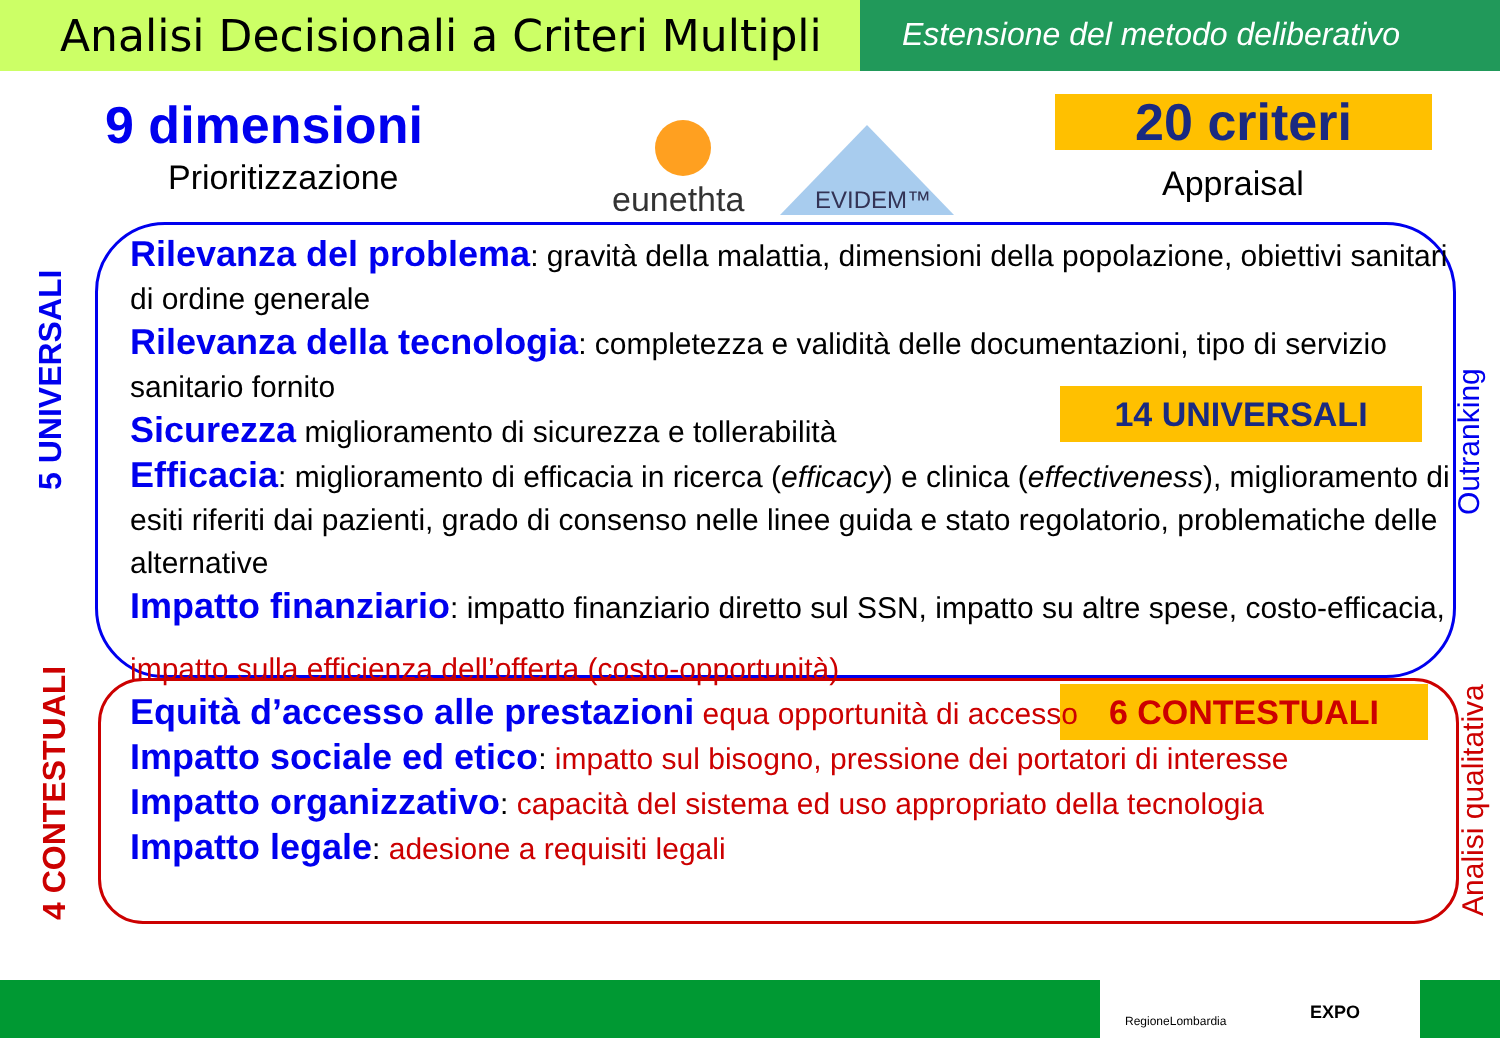Analisi Decisionali a Criteri Multipli
Estensione del metodo deliberativo
9 dimensioni
Prioritizzazione
eunethta EVIDEM™
20 criteri
Appraisal
14 UNIVERSALI
6 CONTESTUALI
Rilevanza del problema: gravità della malattia, dimensioni della popolazione, obiettivi sanitari di ordine generale
Rilevanza della tecnologia: completezza e validità delle documentazioni, tipo di servizio sanitario fornito
Sicurezza miglioramento di sicurezza e tollerabilità
Efficacia: miglioramento di efficacia in ricerca (efficacy) e clinica (effectiveness), miglioramento di esiti riferiti dai pazienti, grado di consenso nelle linee guida e stato regolatorio, problematiche delle alternative
Impatto finanziario: impatto finanziario diretto sul SSN, impatto su altre spese, costo-efficacia,
impatto sulla efficienza dell’offerta (costo-opportunità)
Equità d’accesso alle prestazioni equa opportunità di accesso
Impatto sociale ed etico: impatto sul bisogno, pressione dei portatori di interesse
Impatto organizzativo: capacità del sistema ed uso appropriato della tecnologia
Impatto legale: adesione a requisiti legali
5 UNIVERSALI
4 CONTESTUALI
Outranking
Analisi qualitativa
RegioneLombardia EXPO